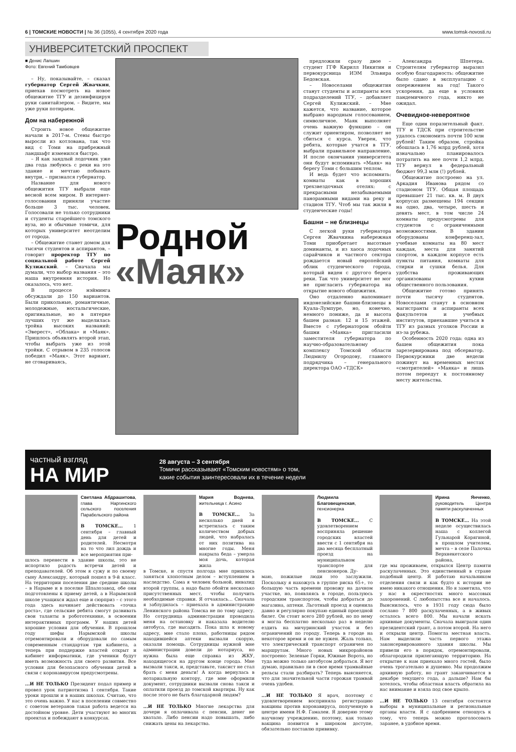6 | ТОМСКИЕ НОВОСТИ | № 36 (1055), 4 сентября 2020 года www.tomsk-novosti.ru
УНИВЕРСИТЕТСКИЙ ПРОСПЕКТ
■ Денис Лапшин
Фото: Евгений Тамбовцев
– Ну, показывайте, – сказал губернатор Сергей Жвачкин, приехав посмотреть на новое общежитие ТГУ и дезинфицируя руки санитайзером. – Видите, мы уже руки потираем.
Дом на набережной
Строить новое общежитие начали в 2017-м. Стены быстро выросли из котлована, так что вид с Томи на прибрежный ландшафт изменился быстро.
– Я как заядлый лодочник уже два года любуюсь с реки на это здание и мечтаю побывать внутри, – признался губернатор.
Название для нового общежития ТГУ выбрали еще весной всем миром. В интернет-голосовании приняли участие больше 3 тыс. человек. Голосовали не только сотрудники и студенты старейшего томского вуза, но и обычные томичи, для которых университет неотделим от города.
– Общежитие станет домом для тысячи студентов и аспирантов, – говорит проректор ТГУ по социальной работе Сергей Кулижский. – Сначала мы думали, что выбор названия – это наша внутренняя история. Но оказалось, что нет.
В процессе нэйминга обсуждали до 150 вариантов. Были прикольные, романтичные, молодежные, ностальгические, оригинальные, но в пятерке лучших тут же выделилась тройка высоких названий: «Эверест», «Облака» и «Маяк». Пришлось объявлять второй этап, чтобы выбрать уже из этой тройки. С отрывом в 235 голосов победил «Маяк». Этот вариант, не сговариваясь,
Родной
«Маяк»
предложили сразу двое – студент ГГФ Кирилл Никитин и первокурсница ИЭМ Эльвира Бедовская.
– Новоселами общежития станут студенты и аспиранты всех подразделений ТГУ, – добавляет Сергей Кулижский. – Мне кажется, что название, которое выбрано народным голосованием, символичное. Маяк выполняет очень важную функцию – он служит ориентиром, позволяет не сбиться с курса. Уверен, что ребята, которые учатся в ТГУ, выбрали правильное направление. И после окончания университета они будут вспоминать «Маяк» на берегу Томи с большим теплом.
И ведь будет что вспомнить: комнаты как в хороших трехзвездочных отелях: с прекрасными незабываемыми панорамными видами на реку и стадион ТГУ. Чтоб мы так жили в студенческие годы!
Башни – не близнецы
С легкой руки губернатора Сергея Жвачкина набережная Томи приобретает высотные доминанты, и из хаоса лодочных сарайчиков и частного сектора рождается новый европейский облик студенческого города, который виден с другого берега реки. Так что университет не мог не пригласить губернатора на открытие нового общежития.
Оно отдаленно напоминает индонезийские башни-близнецы в Куала-Лумпуре, но, конечно, немного пониже, да и высота башен разная: 12 и 15 этажей. Вместе с губернатором обойти башни «Маяка» пригласили заместителя губернатора по научно-образовательному комплексу Томской области Людмилу Огородову, главного подрядчика – генерального директора ОАО «ТДСК»
Александра Шпетера. Строителям губернатор выразил особую благодарность: общежитие было сдано в эксплуатацию с опережением на год! Такого ускорения, да еще в условиях пандемичного года, никто не ожидал.
Очевидное-невероятное
Еще один поразительный факт. ТГУ и ТДСК при строительстве удалось сэкономить почти 100 млн рублей! Таким образом, стройка обошлась в 1,76 млрд рублей, хотя изначально планировалось потратить на нее почти 1,2 млрд. ТГУ вернул в федеральный бюджет 99,3 млн (!) рублей.
Общежитие построено на ул. Аркадия Иванова рядом со стадионом ТГУ. Общая площадь превышает 21 тыс. кв. м. В двух корпусах размещены 194 секции на одно, два, четыре, шесть и девять мест, в том числе 24 комнаты предусмотрены для студентов с ограниченными возможностями. В здании оборудованы конференц-зал, учебные комнаты на 80 мест каждая, места для занятий спортом, в каждом корпусе есть пункты питания, комнаты для стирки и сушки белья. Для удобства проживающих организованы кухни общественного пользования.
Общежитие готово принять почти тысячу студентов. Новоселами станут в основном магистранты и аспиранты всех факультетов и учебных институтов, приехавшие учиться в ТГУ из разных уголков России и из-за рубежа.
Особенность 2020 года: одна из башен общежития пока зарезервирована под обсерватор. Первокурсники две недели поживут на временных местах «смотрителей» «Маяка» и лишь потом переедут к постоянному месту жительства.
частный взгляд
НА МИР
28 августа – 3 сентября
Томичи рассказывают «Томским новостям» о том,
какие события заинтересовали их в течение недели
Светлана Абдрашитова, глава Наргинского сельского поселения Парабельского района
В ТОМСКЕ... 1 сентября – главный день для детей и родителей. Несмотря на то что лил дождь и все мероприятия при-
шлось перенести в здание школы, это не испортило радость встречи детей и преподавателей. Об этом я сужу и по своему сыну Александру, который пошел в 9-й класс. На территории поселения две средние школы – в Нарыме и в поселке Шпалозавод, обе они подготовлены к приему детей, а в Нарымской школе учащихся ждал еще и сюрприз – с этого года здесь начинает действовать «точка роста», где сельские ребята смогут развивать свои таланты в робототехнике, в освоении интерактивных программ. У наших детей хорошие условия для обучения. В прошлом году шефы Нарымской школы отремонтировали и оборудовали по самым современным стандартам три кабинета, а теперь при поддержке властей открыт и кабинет информатики, где ученики будут иметь возможность для своего развития. Все условия для безопасного обучения детей в связи с коронавирусом предусмотрены.
...И НЕ ТОЛЬКО Президент подал пример и провел урок патриотизма 1 сентября. Такие уроки прошли и в наших школах. Считаю, что это очень важно. У нас в поселении совместно с советом ветеранов такая работа ведется на достойном уровне. Дети участвуют во многих проектах и побеждают в конкурсах.
Мария Воднева, жительница г. Асино
В ТОМСКЕ... За несколько дней я встретилась с таким количеством добрых людей, что набралась от них позитива на многие годы. Меня накрыла беда – умерла моя дочь, которая жила
в Томске, и спустя полгода мне пришлось заняться хлопотным делом – вступлением в наследство. Сама я человек больной, инвалид второй группы, а надо было обойти несколько присутственных мест, чтобы получить необходимые справки. Я отчаялась… Сначала я заблудилась – приехала в администрацию Ленинского района Томска не по тому адресу. Но сотрудница администрации проводила меня на остановку и наказала водителю автобуса, где высадить. Пока шла к новому адресу, мне стало плохо, работницы рядом находившейся аптеки вызвали скорую, оказали помощь. Сотрудницы нужной мне администрации довели до нотариуса, но нужна была еще справка из ЖКУ, находящегося на другом конце города. Мне вызвали такси, и, представьте, таксист не стал брать с меня деньги! А когда вернулась в нотариальную контору, где мне оформили документ, сотрудники вызвали снова такси и оплатили проезд до томской квартиры. Ну как после этого не быть благодарной людям?
...И НЕ ТОЛЬКО Многие лекарства для дочери я оплачивала с пенсии, денег не хватало. Либо пенсии надо повышать, либо снижать цены на лекарства.
Людмила Благовещенская, пенсионерка
В ТОМСКЕ... С удовлетворением восприняла решение городских властей ввести с 1 сентября на два месяца бесплатный проезд на муниципальном транспорте для пенсионеров. Ду-
маю, пожилые люди это заслужили. Поскольку я нахожусь в группе риска 65+, то большую часть времени провожу на дачном участке, но, появляясь в городе, пользуюсь городским транспортом, чтобы добраться до магазина, аптеки. Льготный проезд я оценила давно и регулярно покупаю единый проездной билет. Он стоит всего 280 рублей, но по нему я могла бесплатно несколько раз в неделю ездить на мичуринский участок и без ограничений по городу. Теперь в городе на некоторое время и он не нужен. Жаль только, что электрический транспорт ограничен по маршрутам. Много новых микрорайонов построено: Зеленые Горки, Южные Ворота, но туда можно только автобусом добраться. Я вот думаю, правильно ли в свое время трамвайные рельсы стали разбирать? Теперь выясняется, что для значительной части горожан трамвай очень удобен.
...И НЕ ТОЛЬКО Я врач, поэтому с удовлетворением восприняла регистрацию вакцины против коронавируса, полученную в центре имени Н.Ф. Гамалеи. Я доверяю этому научному учреждению, поэтому, как только вакцина появится в широком доступе, обязательно поставлю прививку.
Ирина Янченко, руководитель Центра памяти раскулаченных
В ТОМСКЕ... На этой неделе осуществилась наша с коллегой Гульнарой Корягиной, в прошлом учителем, мечта – в селе Палочка Верхнекетского района,
где мы проживаем, открылся Центр памяти раскулаченных. Это единственный в стране подобный центр. Я работаю начальником отделения связи и как будто к истории не имею никакого отношения. Но я заметила, что у нас в окрестностях много массовых захоронений. С любопытства все и началось. Выяснилось, что в 1931 году сюда было сослано 7 800 раскулаченных, а в живых осталось всего 800. Мы начали искать архивные документы. Сначала выиграли один президентский грант, а потом второй. На него и открыли центр. Помогла местная власть. Нам выделили часть первого этажа законсервированного здания школы. Мы привели его в порядок, отремонтировали, облагородили прилегающую территорию. На открытие к нам приехало много гостей, было очень трогательно и душевно. Мы продолжим архивную работу, но грант заканчивается в декабре текущего года, а дальше? Нам бы хотелось, чтобы областная власть обратила на нас внимание и взяла под свое крыло.
...И НЕ ТОЛЬКО 13 сентября состоятся выборы в муниципальные и региональные органы власти. Я с одобрением отношусь к тому, что теперь можно проголосовать заранее, в удобное время.